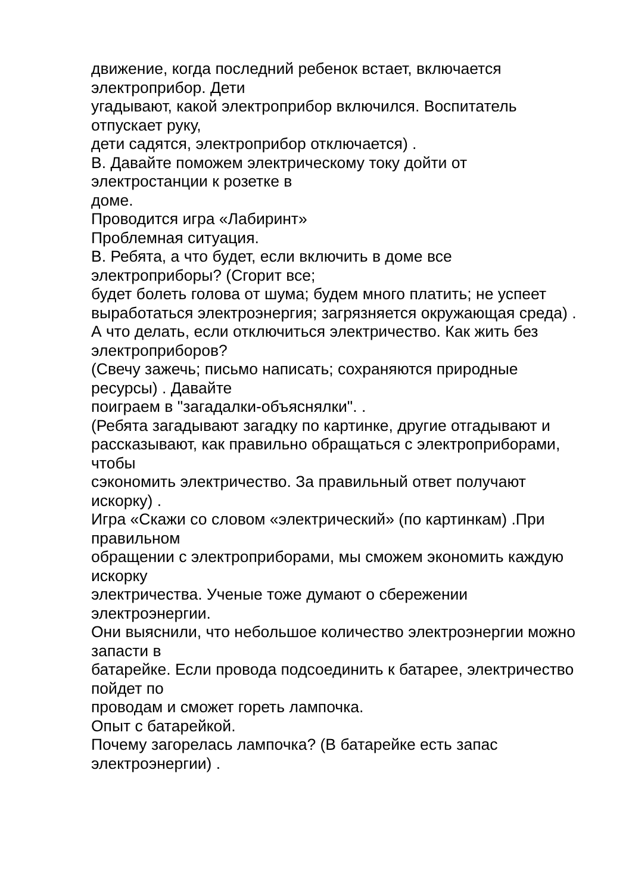движение, когда последний ребенок встает, включается
электроприбор. Дети
угадывают, какой электроприбор включился. Воспитатель
отпускает руку,
дети садятся, электроприбор отключается) .
В. Давайте поможем электрическому току дойти от
электростанции к розетке в
доме.
Проводится игра «Лабиринт»
Проблемная ситуация.
В. Ребята, а что будет, если включить в доме все
электроприборы? (Сгорит все;
будет болеть голова от шума; будем много платить; не успеет
выработаться электроэнергия; загрязняется окружающая среда) .
А что делать, если отключиться электричество. Как жить без
электроприборов?
(Свечу зажечь; письмо написать; сохраняются природные
ресурсы) . Давайте
поиграем в "загадалки-объяснялки". .
(Ребята загадывают загадку по картинке, другие отгадывают и
рассказывают, как правильно обращаться с электроприборами,
чтобы
сэкономить электричество. За правильный ответ получают
искорку) .
Игра «Скажи со словом «электрический» (по картинкам) .При
правильном
обращении с электроприборами, мы сможем экономить каждую
искорку
электричества. Ученые тоже думают о сбережении
электроэнергии.
Они выяснили, что небольшое количество электроэнергии можно
запасти в
батарейке. Если провода подсоединить к батарее, электричество
пойдет по
проводам и сможет гореть лампочка.
Опыт с батарейкой.
Почему загорелась лампочка? (В батарейке есть запас
электроэнергии) .